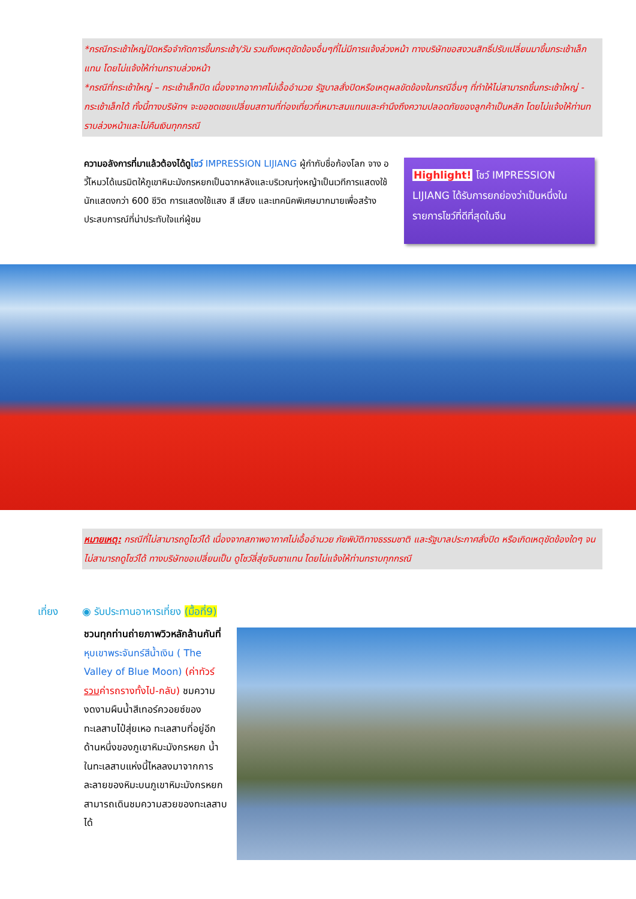*กรณีกระเช้าใหญ่ปิดหรือจำกัดการขึ้นกระเช้า/วัน รวมถึงเหตุขัดข้องอื่นๆที่ไม่มีการแจ้งล่วงหน้า ทางบริษัทขอสงวนสิทธิ์ปรับเปลี่ยนมาขึ้นกระเช้าเล็กแทน โดยไม่แจ้งให้ท่านทราบล่วงหน้า
*กรณีที่กระเช้าใหญ่ – กระเช้าเล็กปิด เนื่องจากอากาศไม่เอื้ออำนวย รัฐบาลสั่งปิดหรือเหตุผลขัดข้องในกรณีอื่นๆ ที่ทำให้ไม่สามารถขึ้นกระเช้าใหญ่ - กระเช้าเล็กได้ ทั้งนี้ทางบริษัทฯ จะขอชดเชยเปลี่ยนสถานที่ท่องเที่ยวที่เหมาะสมแทนและคำนึงถึงความปลอดภัยของลูกค้าเป็นหลัก โดยไม่แจ้งให้ท่านทราบล่วงหน้าและไม่คืนเงินทุกกรณี
ความอลังการที่มาแล้วต้องได้ดูโชว์ IMPRESSION LIJIANG ผู้กำกับชื่อก้องโลก จาง อวี้โหมวได้เนรมิตให้ภูเขาหิมะมังกรหยกเป็นฉากหลังและบริเวณทุ่งหญ้าเป็นเวทีการแสดงใช้นักแสดงกว่า 600 ชีวิต การแสดงใช้แสง สี เสียง และเทคนิคพิเศษมากมายเพื่อสร้างประสบการณ์ที่น่าประทับใจแก่ผู้ชม
Highlight! โชว์ IMPRESSION LIJIANG ได้รับการยกย่องว่าเป็นหนึ่งในรายการโชว์ที่ดีที่สุดในจีน
หมายเหตุ: กรณีที่ไม่สามารถดูโชว์ได้ เนื่องจากสภาพอากาศไม่เอื้ออำนวย ภัยพิบัติทางธรรมชาติ และรัฐบาลประกาศสั่งปิด หรือเกิดเหตุขัดข้องใดๆ จนไม่สามารถดูโชว์ได้ ทางบริษัทขอเปลี่ยนเป็น ดูโชว์ลี่สุ่ยจินซาแทน โดยไม่แจ้งให้ท่านทราบทุกกรณี
เที่ยง
◉ รับประทานอาหารเที่ยง (มื้อที่9)
ชวนทุกท่านถ่ายภาพวิวหลักล้านกันที่หุบเขาพระจันทร์สีน้ำเงิน ( The Valley of Blue Moon) (ค่าทัวร์รวมค่ารถรางทั้งไป-กลับ) ชมความงดงามผืนน้ำสีเทอร์ควอยซ์ของทะเลสาบไป๋สุ่ยเหอ ทะเลสาบที่อยู่อีกด้านหนึ่งของภูเขาหิมะมังกรหยก น้ำในทะเลสาบแห่งนี้ไหลลงมาจากการละลายของหิมะบนภูเขาหิมะมังกรหยก สามารถเดินชมความสวยของทะเลสาบได้